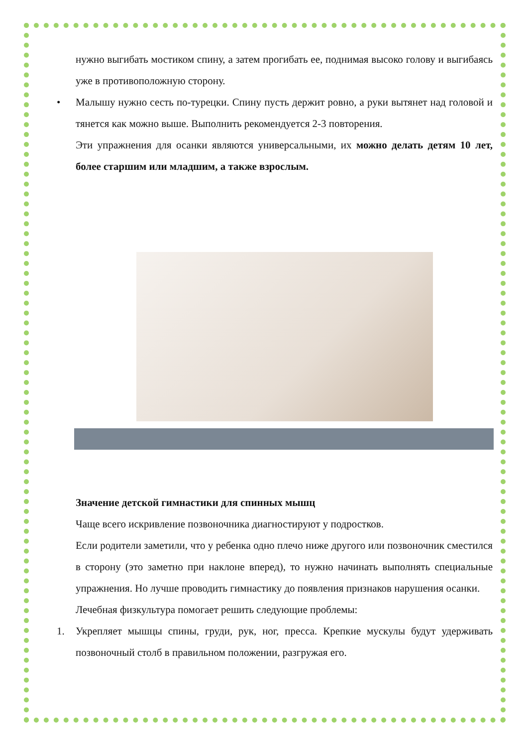нужно выгибать мостиком спину, а затем прогибать ее, поднимая высоко голову и выгибаясь уже в противоположную сторону.
• Малышу нужно сесть по-турецки. Спину пусть держит ровно, а руки вытянет над головой и тянется как можно выше. Выполнить рекомендуется 2-3 повторения.
Эти упражнения для осанки являются универсальными, их можно делать детям 10 лет, более старшим или младшим, а также взрослым.
Значение детской гимнастики для спинных мышц
Чаще всего искривление позвоночника диагностируют у подростков.
Если родители заметили, что у ребенка одно плечо ниже другого или позвоночник сместился в сторону (это заметно при наклоне вперед), то нужно начинать выполнять специальные упражнения. Но лучше проводить гимнастику до появления признаков нарушения осанки.
Лечебная физкультура помогает решить следующие проблемы:
1. Укрепляет мышцы спины, груди, рук, ног, пресса. Крепкие мускулы будут удерживать позвоночный столб в правильном положении, разгружая его.